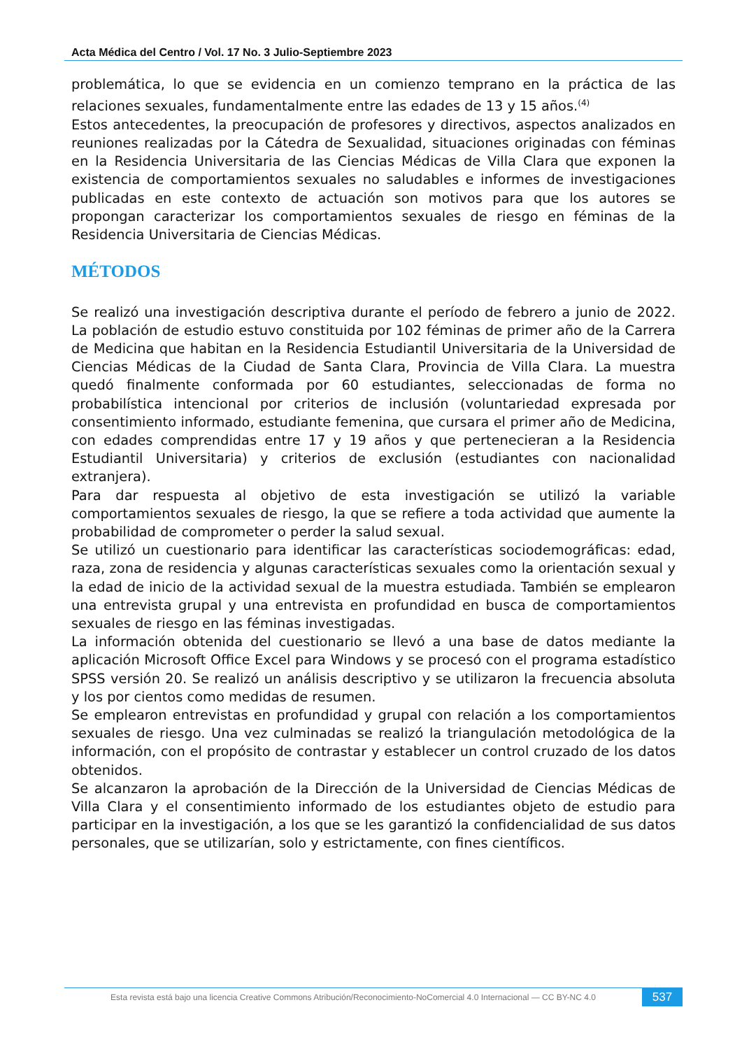Acta Médica del Centro / Vol. 17 No. 3 Julio-Septiembre 2023
problemática, lo que se evidencia en un comienzo temprano en la práctica de las relaciones sexuales, fundamentalmente entre las edades de 13 y 15 años.<sup>(4)</sup>
Estos antecedentes, la preocupación de profesores y directivos, aspectos analizados en reuniones realizadas por la Cátedra de Sexualidad, situaciones originadas con féminas en la Residencia Universitaria de las Ciencias Médicas de Villa Clara que exponen la existencia de comportamientos sexuales no saludables e informes de investigaciones publicadas en este contexto de actuación son motivos para que los autores se propongan caracterizar los comportamientos sexuales de riesgo en féminas de la Residencia Universitaria de Ciencias Médicas.
MÉTODOS
Se realizó una investigación descriptiva durante el período de febrero a junio de 2022. La población de estudio estuvo constituida por 102 féminas de primer año de la Carrera de Medicina que habitan en la Residencia Estudiantil Universitaria de la Universidad de Ciencias Médicas de la Ciudad de Santa Clara, Provincia de Villa Clara. La muestra quedó finalmente conformada por 60 estudiantes, seleccionadas de forma no probabilística intencional por criterios de inclusión (voluntariedad expresada por consentimiento informado, estudiante femenina, que cursara el primer año de Medicina, con edades comprendidas entre 17 y 19 años y que pertenecieran a la Residencia Estudiantil Universitaria) y criterios de exclusión (estudiantes con nacionalidad extranjera).
Para dar respuesta al objetivo de esta investigación se utilizó la variable comportamientos sexuales de riesgo, la que se refiere a toda actividad que aumente la probabilidad de comprometer o perder la salud sexual.
Se utilizó un cuestionario para identificar las características sociodemográficas: edad, raza, zona de residencia y algunas características sexuales como la orientación sexual y la edad de inicio de la actividad sexual de la muestra estudiada. También se emplearon una entrevista grupal y una entrevista en profundidad en busca de comportamientos sexuales de riesgo en las féminas investigadas.
La información obtenida del cuestionario se llevó a una base de datos mediante la aplicación Microsoft Office Excel para Windows y se procesó con el programa estadístico SPSS versión 20. Se realizó un análisis descriptivo y se utilizaron la frecuencia absoluta y los por cientos como medidas de resumen.
Se emplearon entrevistas en profundidad y grupal con relación a los comportamientos sexuales de riesgo. Una vez culminadas se realizó la triangulación metodológica de la información, con el propósito de contrastar y establecer un control cruzado de los datos obtenidos.
Se alcanzaron la aprobación de la Dirección de la Universidad de Ciencias Médicas de Villa Clara y el consentimiento informado de los estudiantes objeto de estudio para participar en la investigación, a los que se les garantizó la confidencialidad de sus datos personales, que se utilizarían, solo y estrictamente, con fines científicos.
Esta revista está bajo una licencia Creative Commons Atribución/Reconocimiento-NoComercial 4.0 Internacional — CC BY-NC 4.0
537